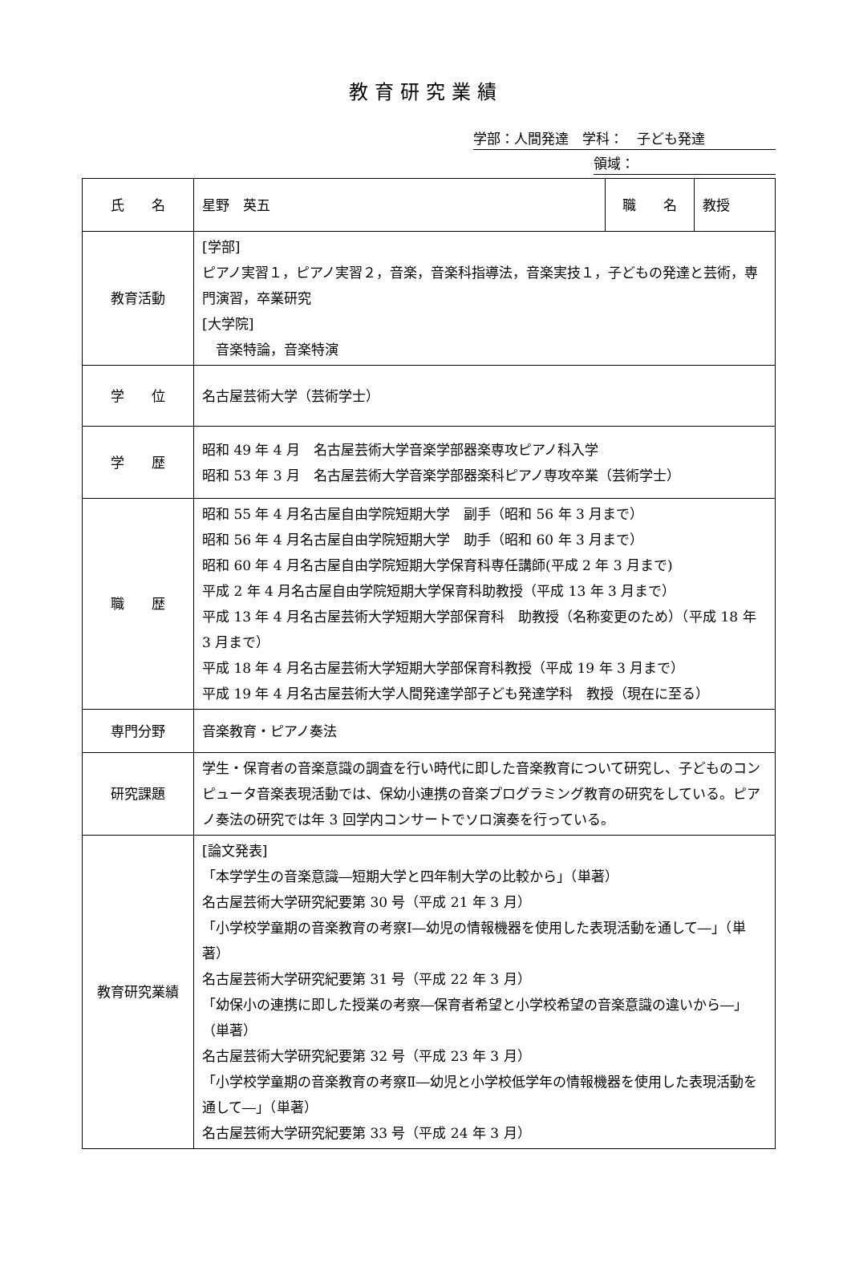教育研究業績
学部：人間発達　学科：　子ども発達
領域：
| 氏 名 | 星野 英五 | 職 名 | 教授 |
| 教育活動 | [学部] ピアノ実習１，ピアノ実習２，音楽，音楽科指導法，音楽実技１，子どもの発達と芸術，専門演習，卒業研究 [大学院] 音楽特論，音楽特演 | | |
| 学 位 | 名古屋芸術大学（芸術学士） | | |
| 学 歴 | 昭和 49 年 4 月 名古屋芸術大学音楽学部器楽専攻ピアノ科入学 昭和 53 年 3 月 名古屋芸術大学音楽学部器楽科ピアノ専攻卒業（芸術学士） | | |
| 職 歴 | 昭和 55 年 4 月名古屋自由学院短期大学 副手（昭和 56 年 3 月まで） 昭和 56 年 4 月名古屋自由学院短期大学 助手（昭和 60 年 3 月まで） 昭和 60 年 4 月名古屋自由学院短期大学保育科専任講師(平成 2 年 3 月まで) 平成 2 年 4 月名古屋自由学院短期大学保育科助教授（平成 13 年 3 月まで） 平成 13 年 4 月名古屋芸術大学短期大学部保育科 助教授（名称変更のため）（平成 18 年 3 月まで） 平成 18 年 4 月名古屋芸術大学短期大学部保育科教授（平成 19 年 3 月まで） 平成 19 年 4 月名古屋芸術大学人間発達学部子ども発達学科 教授（現在に至る） | | |
| 専門分野 | 音楽教育・ピアノ奏法 | | |
| 研究課題 | 学生・保育者の音楽意識の調査を行い時代に即した音楽教育について研究し、子どものコンピュータ音楽表現活動では、保幼小連携の音楽プログラミング教育の研究をしている。ピアノ奏法の研究では年 3 回学内コンサートでソロ演奏を行っている。 | | |
| 教育研究業績 | [論文発表] 「本学学生の音楽意識―短期大学と四年制大学の比較から」（単著） 名古屋芸術大学研究紀要第 30 号（平成 21 年 3 月） 「小学校学童期の音楽教育の考察Ⅰ―幼児の情報機器を使用した表現活動を通して―」（単著） 名古屋芸術大学研究紀要第 31 号（平成 22 年 3 月） 「幼保小の連携に即した授業の考察―保育者希望と小学校希望の音楽意識の違いから―」（単著） 名古屋芸術大学研究紀要第 32 号（平成 23 年 3 月） 「小学校学童期の音楽教育の考察Ⅱ―幼児と小学校低学年の情報機器を使用した表現活動を通して―」（単著） 名古屋芸術大学研究紀要第 33 号（平成 24 年 3 月） | | |